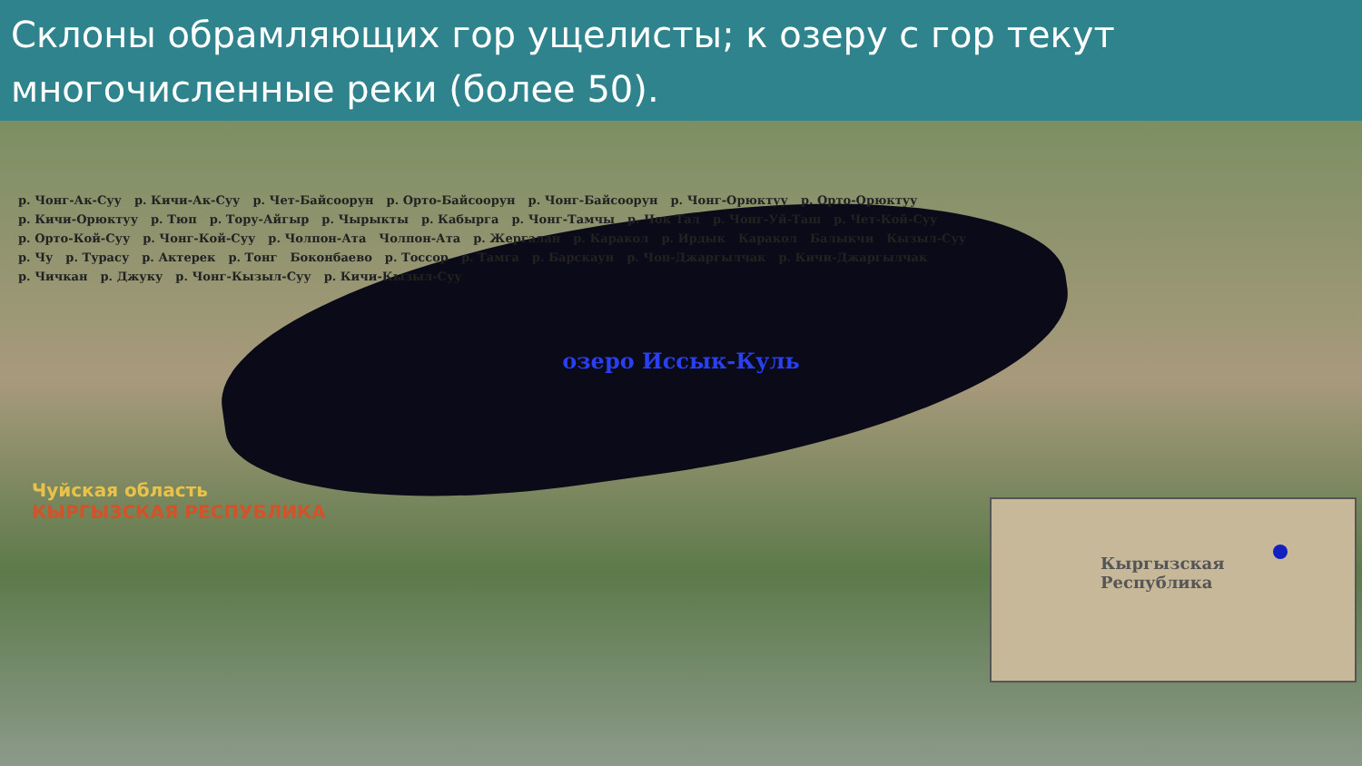Склоны обрамляющих гор ущелисты; к озеру с гор текут многочисленные реки (более 50).
р. Чонг-Ак-Суу р. Кичи-Ак-Суу р. Чет-Байсоорун р. Орто-Байсоорун р. Чонг-Байсоорун р. Чонг-Орюктуу р. Орто-Орюктуу р. Кичи-Орюктуу р. Тюп р. Тору-Айгыр р. Чырыкты р. Кабырга р. Чонг-Тамчы р. Чок Тал р. Чонг-Уй-Таш р. Чет-Кой-Суу р. Орто-Кой-Суу р. Чонг-Кой-Суу р. Чолпон-Ата Чолпон-Ата р. Жергалан р. Каракол р. Ирдык Каракол Балыкчи Кызыл-Суу р. Чу р. Турасу р. Актерек р. Тонг Боконбаево р. Тоссор р. Тамга р. Барскаун р. Чоп-Джаргылчак р. Кичи-Джаргылчак р. Чичкан р. Джуку р. Чонг-Кызыл-Суу р. Кичи-Кызыл-Суу
озеро Иссык-Куль
Чуйская область
КЫРГЫЗСКАЯ РЕСПУБЛИКА
Кыргызская
Республика